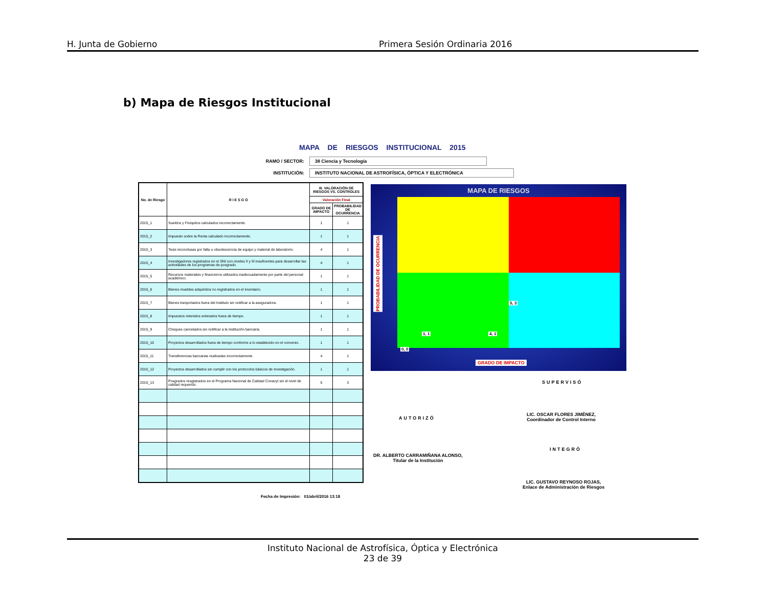H. Junta de Gobierno Primera Sesión Ordinaria 2016
b) Mapa de Riesgos Institucional
MAPA DE RIESGOS INSTITUCIONAL 2015
RAMO / SECTOR: 38 Ciencia y Tecnología
INSTITUCIÓN: INSTITUTO NACIONAL DE ASTROFÍSICA, ÓPTICA Y ELECTRÓNICA
| No. de Riesgo | R I E S G O | III. VALORACIÓN DE RIESGOS VS. CONTROLES | |
| --- | --- | --- | --- |
| | | Valoración Final | |
| | | GRADO DE IMPACTO | PROBABILIDAD DE OCURRENCIA |
| 2015_1 | Sueldos y Finiquitos calculados incorrectamente. | 1 | 1 |
| 2015_2 | Impuesto sobre la Renta calculado incorrectamente. | 1 | 1 |
| 2015_3 | Tesis inconclusas por falta u obsolescencia de equipo y material de laboratorio. | 4 | 1 |
| 2015_4 | Investigadores registrados en el SNI con niveles II y III insuficentes para desarrollar las actividades de los programas de posgrado. | 4 | 1 |
| 2015_5 | Recursos materiales y financieros utilizados inadecuadamente por parte del personal académico. | 1 | 1 |
| 2015_6 | Bienes muebles adquiridos no registrados en el inventario. | 1 | 1 |
| 2015_7 | Bienes tranportados fuera del Instituto sin notificar a la aseguradora. | 1 | 1 |
| 2015_8 | Impuestos retenidos enterados fuera de tiempo. | 1 | 1 |
| 2015_9 | Cheques cancelados sin notificar a la institución bancaria. | 1 | 1 |
| 2015_10 | Proyectos desarrollados fuera de tiempo conforme a lo establecido en el convenio. | 1 | 1 |
| 2015_11 | Transferencias bancarias realizadas incorrectamente. | 4 | 1 |
| 2015_12 | Proyectos desarrollados sin cumplir con los protocolos básicos de investigación. | 1 | 1 |
| 2015_13 | Posgrados resgistrados en el Programa Nacional de Calidad Conacyt sin el nivel de calidad requerido. | 5 | 3 |
Fecha de Impresión: 01/abril/2016 13:18
MAPA DE RIESGOS
5, 3
1, 1 4, 1
0, 0
GRADO DE IMPACTO
PROBABILIDAD DE OCURRENCIA
SUPERVISÓ
AUTORIZÓ
LIC. OSCAR FLORES JIMÉNEZ,
Coordinador de Control Interno
INTEGRÓ
DR. ALBERTO CARRAMIÑANA ALONSO,
Titular de la Institución
LIC. GUSTAVO REYNOSO ROJAS,
Enlace de Administración de Riesgos
Instituto Nacional de Astrofísica, Óptica y Electrónica
23 de 39